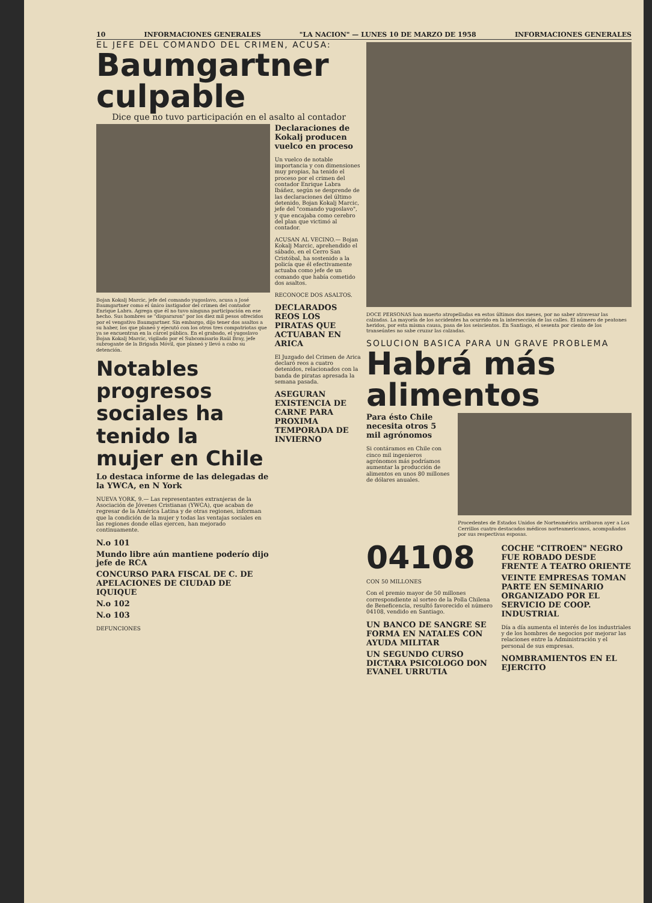10 INFORMACIONES GENERALES "LA NACION" — LUNES 10 DE MARZO DE 1958 INFORMACIONES GENERALES
EL JEFE DEL COMANDO DEL CRIMEN, ACUSA:
Baumgartner culpable
Dice que no tuvo participación en el asalto al contador
Bojan Kokalj Marcic, jefe del comando yugoslavo, acusa a José Baumgartner como el único instigador del crimen del contador Enrique Labra. Agrega que él no tuvo ninguna participación en ese hecho. Sus hombres se "dispararon" por los diez mil pesos ofrecidos por el vengativo Baumgartner. Sin embargo, dijo tener dos asaltos a su haber, los que planeó y ejecutó con los otros tres compatriotas que ya se encuentran en la cárcel pública. En el grabado, el yugoslavo Bojan Kokalj Marcic, vigilado por el Subcomisario Raúl Bray, jefe subrogante de la Brigada Móvil, que planeó y llevó a cabo su detención.
Notables progresos sociales ha tenido la mujer en Chile
Lo destaca informe de las delegadas de la YWCA, en N York
NUEVA YORK, 9.— Las representantes extranjeras de la Asociación de Jóvenes Cristianas (YWCA), que acaban de regresar de la América Latina y de otras regiones, informan que la condición de la mujer y todas las ventajas sociales en las regiones donde ellas ejercen, han mejorado continuamente.
N.o 101
Mundo libre aún mantiene poderío dijo jefe de RCA
CONCURSO PARA FISCAL DE C. DE APELACIONES DE CIUDAD DE IQUIQUE
N.o 102
N.o 103
DEFUNCIONES
Declaraciones de Kokalj producen vuelco en proceso
Un vuelco de notable importancia y con dimensiones muy propias, ha tenido el proceso por el crimen del contador Enrique Labra Ibáñez, según se desprende de las declaraciones del último detenido, Bojan Kokalj Marcic, jefe del "comando yugoslavo", y que encajaba como cerebro del plan que victimó al contador.
ACUSAN AL VECINO.— Bojan Kokalj Marcic, aprehendido el sábado, en el Cerro San Cristóbal, ha sostenido a la policía que él efectivamente actuaba como jefe de un comando que había cometido dos asaltos.
RECONOCE DOS ASALTOS.
DECLARADOS REOS LOS PIRATAS QUE ACTUABAN EN ARICA
El Juzgado del Crimen de Arica declaró reos a cuatro detenidos, relacionados con la banda de piratas apresada la semana pasada.
ASEGURAN EXISTENCIA DE CARNE PARA PROXIMA TEMPORADA DE INVIERNO
DOCE PERSONAS han muerto atropelladas en estos últimos dos meses, por no saber atravesar las calzadas. La mayoría de los accidentes ha ocurrido en la intersección de las calles. El número de peatones heridos, por esta misma causa, pasa de los seiscientos. En Santiago, el sesenta por ciento de los transeúntes no sabe cruzar las calzadas.
SOLUCION BASICA PARA UN GRAVE PROBLEMA
Habrá más alimentos
Para ésto Chile necesita otros 5 mil agrónomos
Si contáramos en Chile con cinco mil ingenieros agrónomos más podríamos aumentar la producción de alimentos en unos 80 millones de dólares anuales.
Procedentes de Estados Unidos de Norteamérica arribaron ayer a Los Cerrillos cuatro destacados médicos norteamericanos, acompañados por sus respectivas esposas.
04108
CON 50 MILLONES
Con el premio mayor de 50 millones correspondiente al sorteo de la Polla Chilena de Beneficencia, resultó favorecido el número 04108, vendido en Santiago.
UN BANCO DE SANGRE SE FORMA EN NATALES CON AYUDA MILITAR
UN SEGUNDO CURSO DICTARA PSICOLOGO DON EVANEL URRUTIA
COCHE "CITROEN" NEGRO FUE ROBADO DESDE FRENTE A TEATRO ORIENTE
VEINTE EMPRESAS TOMAN PARTE EN SEMINARIO ORGANIZADO POR EL SERVICIO DE COOP. INDUSTRIAL
Día a día aumenta el interés de los industriales y de los hombres de negocios por mejorar las relaciones entre la Administración y el personal de sus empresas.
NOMBRAMIENTOS EN EL EJERCITO